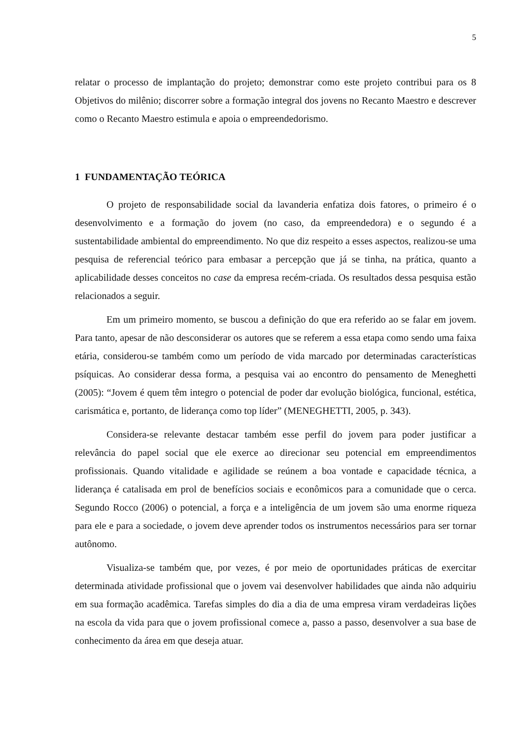5
relatar o processo de implantação do projeto; demonstrar como este projeto contribui para os 8 Objetivos do milênio; discorrer sobre a formação integral dos jovens no Recanto Maestro e descrever como o Recanto Maestro estimula e apoia o empreendedorismo.
1 FUNDAMENTAÇÃO TEÓRICA
O projeto de responsabilidade social da lavanderia enfatiza dois fatores, o primeiro é o desenvolvimento e a formação do jovem (no caso, da empreendedora) e o segundo é a sustentabilidade ambiental do empreendimento. No que diz respeito a esses aspectos, realizou-se uma pesquisa de referencial teórico para embasar a percepção que já se tinha, na prática, quanto a aplicabilidade desses conceitos no case da empresa recém-criada. Os resultados dessa pesquisa estão relacionados a seguir.
Em um primeiro momento, se buscou a definição do que era referido ao se falar em jovem. Para tanto, apesar de não desconsiderar os autores que se referem a essa etapa como sendo uma faixa etária, considerou-se também como um período de vida marcado por determinadas características psíquicas. Ao considerar dessa forma, a pesquisa vai ao encontro do pensamento de Meneghetti (2005): “Jovem é quem têm integro o potencial de poder dar evolução biológica, funcional, estética, carismática e, portanto, de liderança como top líder” (MENEGHETTI, 2005, p. 343).
Considera-se relevante destacar também esse perfil do jovem para poder justificar a relevância do papel social que ele exerce ao direcionar seu potencial em empreendimentos profissionais. Quando vitalidade e agilidade se reúnem a boa vontade e capacidade técnica, a liderança é catalisada em prol de benefícios sociais e econômicos para a comunidade que o cerca. Segundo Rocco (2006) o potencial, a força e a inteligência de um jovem são uma enorme riqueza para ele e para a sociedade, o jovem deve aprender todos os instrumentos necessários para ser tornar autônomo.
Visualiza-se também que, por vezes, é por meio de oportunidades práticas de exercitar determinada atividade profissional que o jovem vai desenvolver habilidades que ainda não adquiriu em sua formação acadêmica. Tarefas simples do dia a dia de uma empresa viram verdadeiras lições na escola da vida para que o jovem profissional comece a, passo a passo, desenvolver a sua base de conhecimento da área em que deseja atuar.